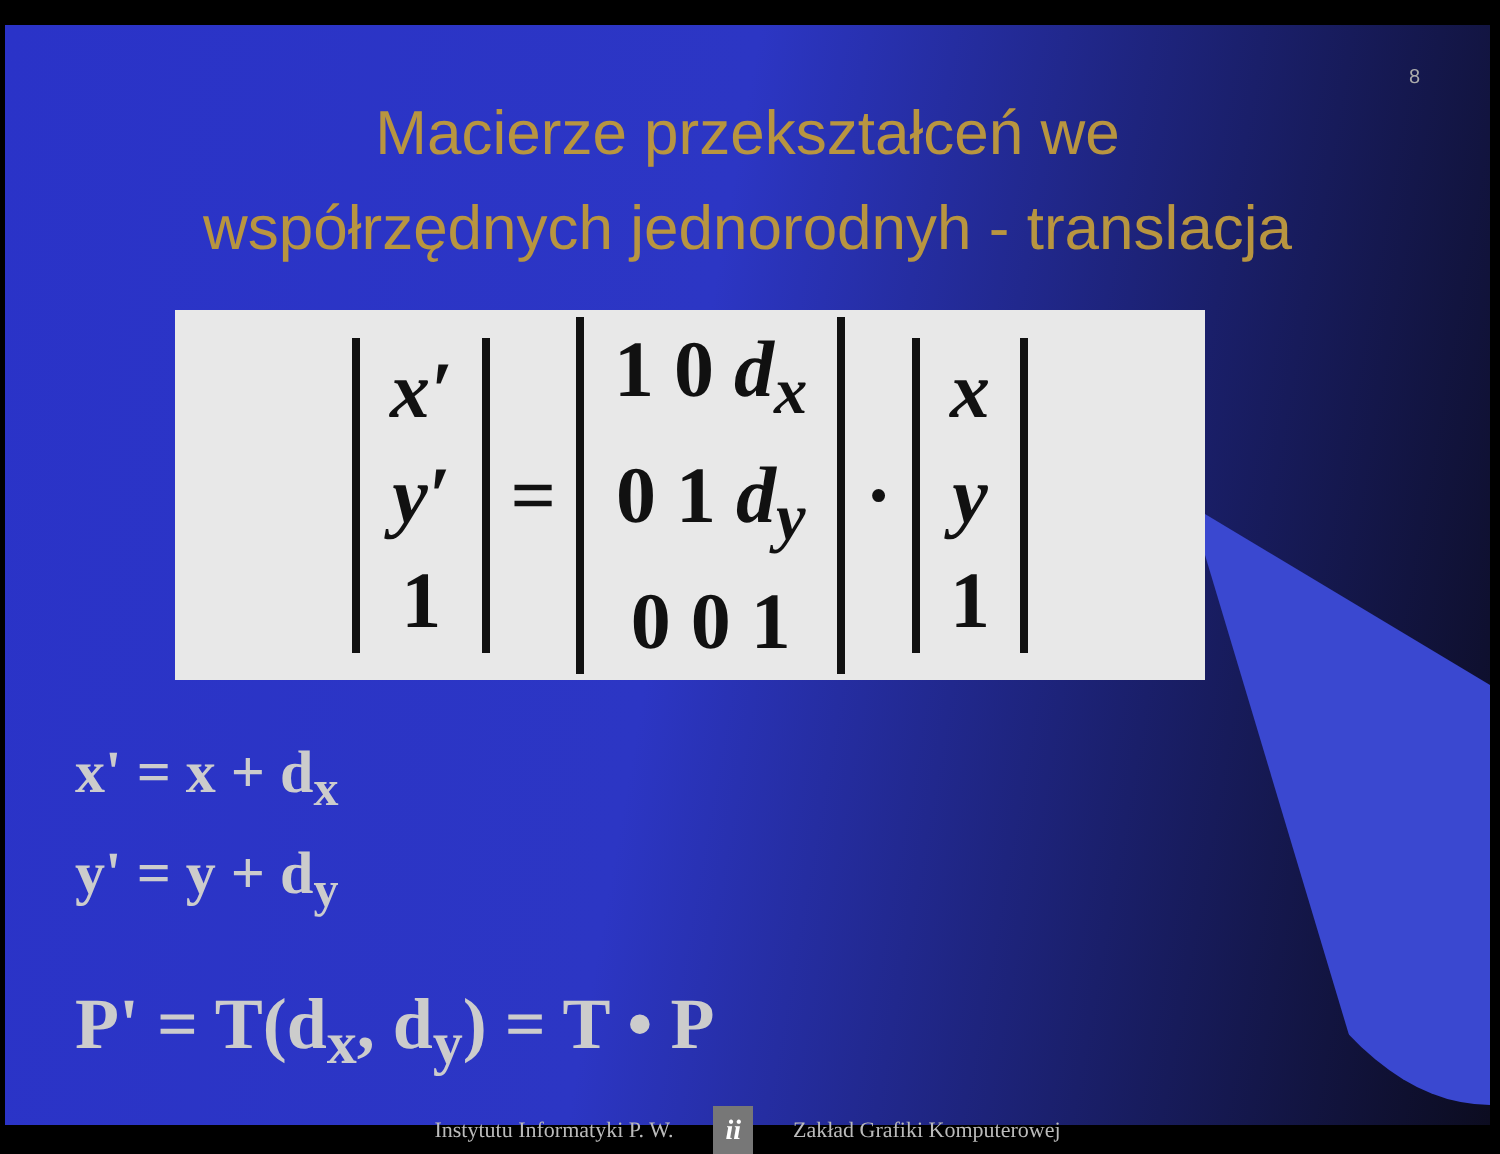8
Macierze przekształceń we
współrzędnych jednorodnyh - translacja
x′
y′
1
=
1 0 d<sub>x</sub>
0 1 d<sub>y</sub>
0 0 1
·
x
y
1
x' = x + d<sub>x</sub>
y' = y + d<sub>y</sub>
P' = T(d<sub>x</sub>, d<sub>y</sub>) = T • P
Instytutu Informatyki P. W. ii Zakład Grafiki Komputerowej